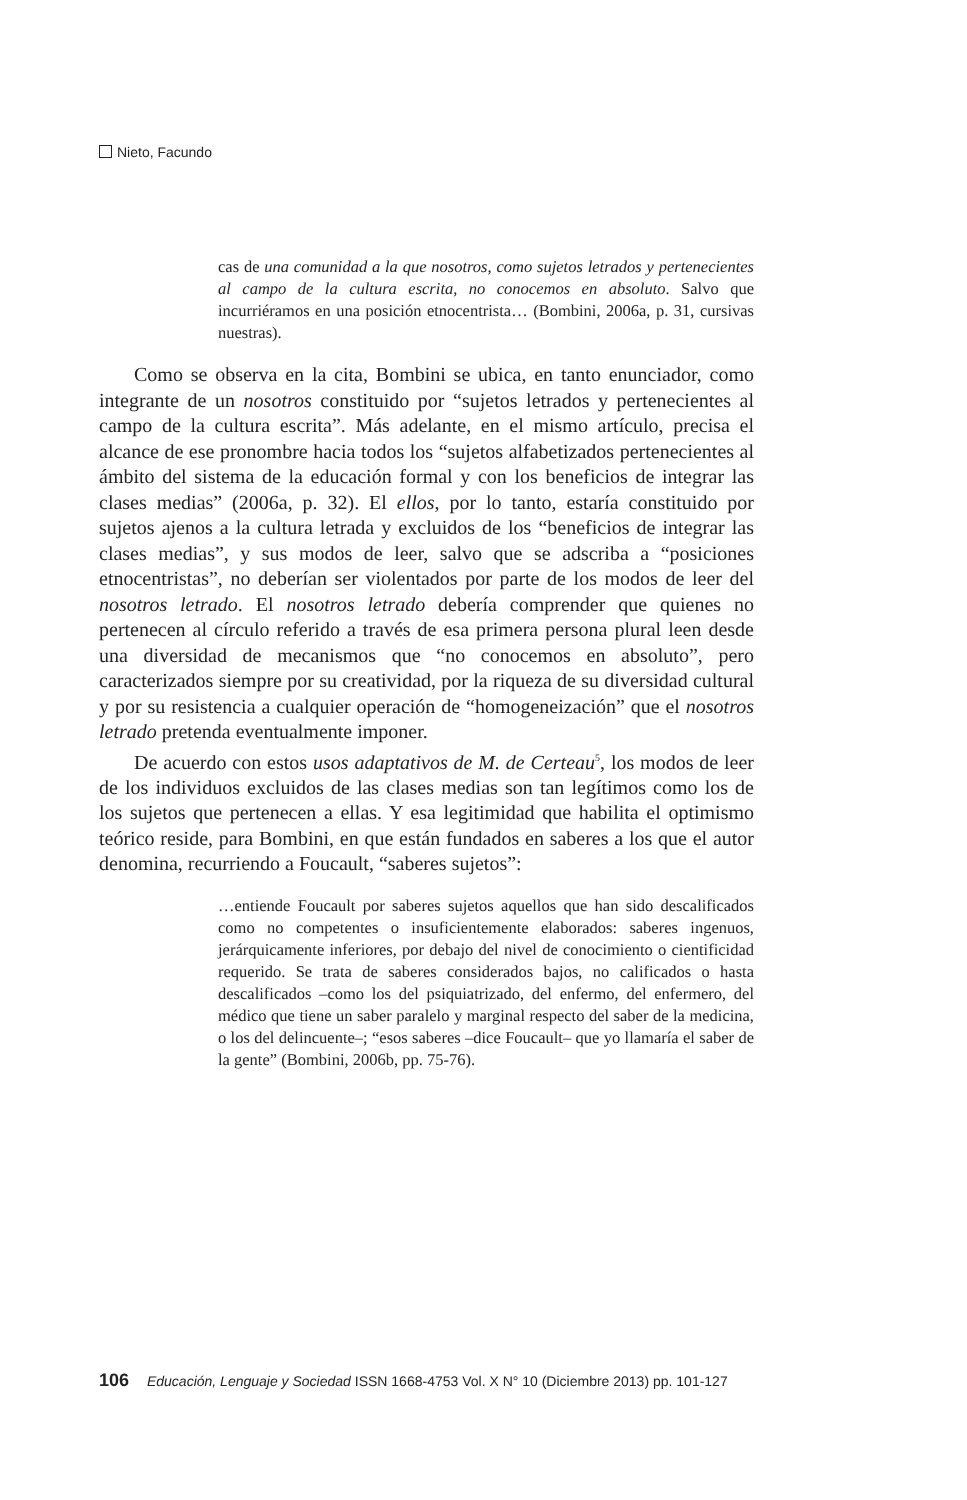Nieto, Facundo
cas de una comunidad a la que nosotros, como sujetos letrados y pertenecientes al campo de la cultura escrita, no conocemos en absoluto. Salvo que incurriéramos en una posición etnocentrista… (Bombini, 2006a, p. 31, cursivas nuestras).
Como se observa en la cita, Bombini se ubica, en tanto enunciador, como integrante de un nosotros constituido por “sujetos letrados y pertenecientes al campo de la cultura escrita”. Más adelante, en el mismo artículo, precisa el alcance de ese pronombre hacia todos los “sujetos alfabetizados pertenecientes al ámbito del sistema de la educación formal y con los beneficios de integrar las clases medias” (2006a, p. 32). El ellos, por lo tanto, estaría constituido por sujetos ajenos a la cultura letrada y excluidos de los “beneficios de integrar las clases medias”, y sus modos de leer, salvo que se adscriba a “posiciones etnocentristas”, no deberían ser violentados por parte de los modos de leer del nosotros letrado. El nosotros letrado debería comprender que quienes no pertenecen al círculo referido a través de esa primera persona plural leen desde una diversidad de mecanismos que “no conocemos en absoluto”, pero caracterizados siempre por su creatividad, por la riqueza de su diversidad cultural y por su resistencia a cualquier operación de “homogeneización” que el nosotros letrado pretenda eventualmente imponer.
De acuerdo con estos usos adaptativos de M. de Certeau<sup>5</sup>, los modos de leer de los individuos excluidos de las clases medias son tan legítimos como los de los sujetos que pertenecen a ellas. Y esa legitimidad que habilita el optimismo teórico reside, para Bombini, en que están fundados en saberes a los que el autor denomina, recurriendo a Foucault, “saberes sujetos”:
…entiende Foucault por saberes sujetos aquellos que han sido descalificados como no competentes o insuficientemente elaborados: saberes ingenuos, jerárquicamente inferiores, por debajo del nivel de conocimiento o cientificidad requerido. Se trata de saberes considerados bajos, no calificados o hasta descalificados –como los del psiquiatrizado, del enfermo, del enfermero, del médico que tiene un saber paralelo y marginal respecto del saber de la medicina, o los del delincuente–; “esos saberes –dice Foucault– que yo llamaría el saber de la gente” (Bombini, 2006b, pp. 75-76).
106 Educación, Lenguaje y Sociedad ISSN 1668-4753 Vol. X N° 10 (Diciembre 2013) pp. 101-127